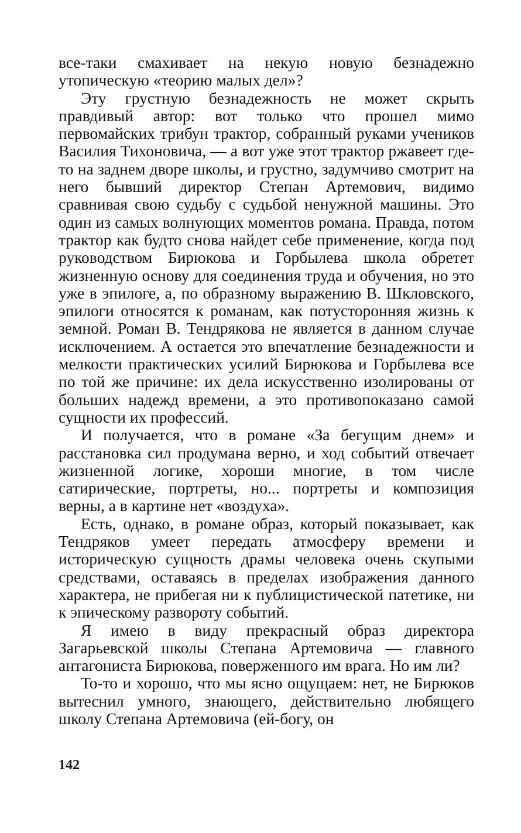все-таки смахивает на некую новую безнадежно утопическую «теорию малых дел»?
Эту грустную безнадежность не может скрыть правдивый автор: вот только что прошел мимо первомайских трибун трактор, собранный руками учеников Василия Тихоновича, — а вот уже этот трактор ржавеет где-то на заднем дворе школы, и грустно, задумчиво смотрит на него бывший директор Степан Артемович, видимо сравнивая свою судьбу с судьбой ненужной машины. Это один из самых волнующих моментов романа. Правда, потом трактор как будто снова найдет себе применение, когда под руководством Бирюкова и Горбылева школа обретет жизненную основу для соединения труда и обучения, но это уже в эпилоге, а, по образному выражению В. Шкловского, эпилоги относятся к романам, как потусторонняя жизнь к земной. Роман В. Тендрякова не является в данном случае исключением. А остается это впечатление безнадежности и мелкости практических усилий Бирюкова и Горбылева все по той же причине: их дела искусственно изолированы от больших надежд времени, а это противопоказано самой сущности их профессий.
И получается, что в романе «За бегущим днем» и расстановка сил продумана верно, и ход событий отвечает жизненной логике, хороши многие, в том числе сатирические, портреты, но... портреты и композиция верны, а в картине нет «воздуха».
Есть, однако, в романе образ, который показывает, как Тендряков умеет передать атмосферу времени и историческую сущность драмы человека очень скупыми средствами, оставаясь в пределах изображения данного характера, не прибегая ни к публицистической патетике, ни к эпическому развороту событий.
Я имею в виду прекрасный образ директора Загарьевской школы Степана Артемовича — главного антагониста Бирюкова, поверженного им врага. Но им ли?
То-то и хорошо, что мы ясно ощущаем: нет, не Бирюков вытеснил умного, знающего, действительно любящего школу Степана Артемовича (ей-богу, он
142